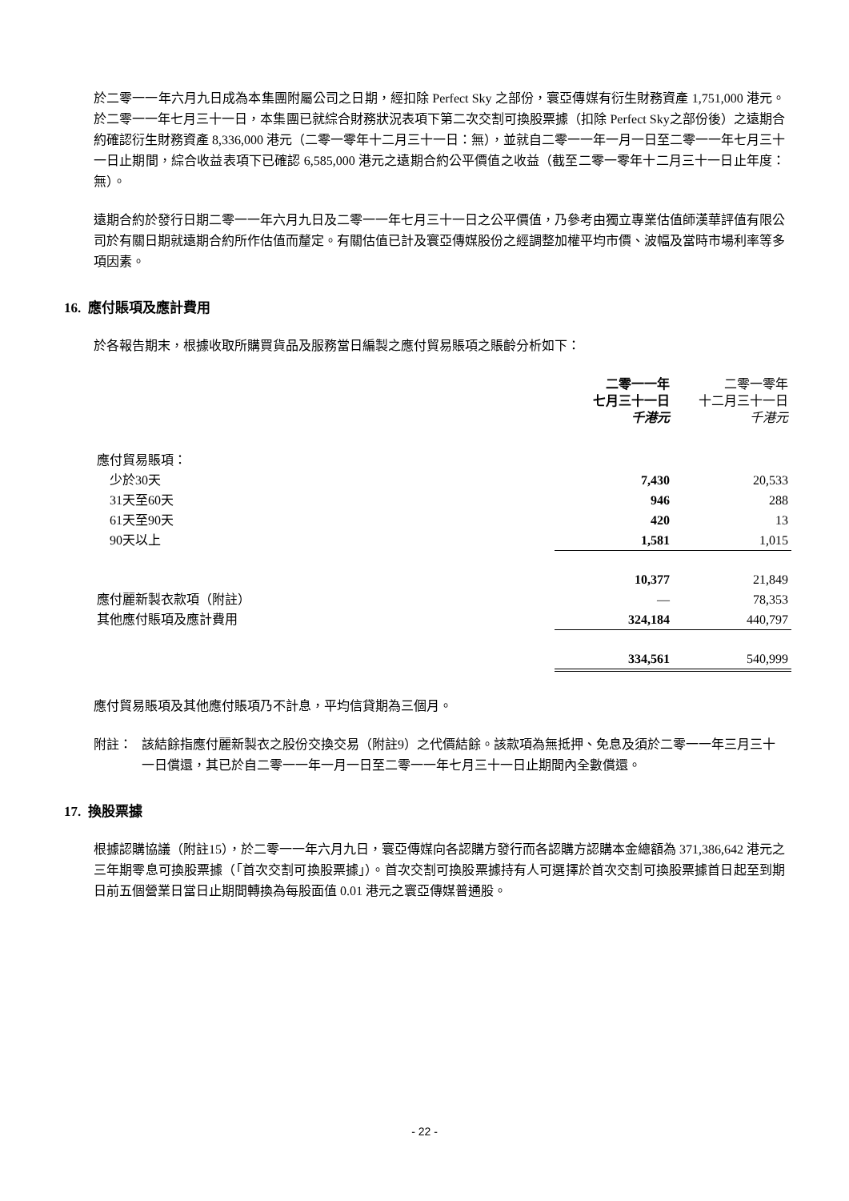於二零一一年六月九日成為本集團附屬公司之日期，經扣除 Perfect Sky 之部份，寰亞傳媒有衍生財務資產 1,751,000 港元。於二零一一年七月三十一日，本集團已就綜合財務狀況表項下第二次交割可換股票據（扣除 Perfect Sky之部份後）之遠期合約確認衍生財務資產 8,336,000 港元（二零一零年十二月三十一日：無），並就自二零一一年一月一日至二零一一年七月三十一日止期間，綜合收益表項下已確認 6,585,000 港元之遠期合約公平價值之收益（截至二零一零年十二月三十一日止年度：無）。
遠期合約於發行日期二零一一年六月九日及二零一一年七月三十一日之公平價值，乃參考由獨立專業估值師漢華評值有限公司於有關日期就遠期合約所作估值而釐定。有關估值已計及寰亞傳媒股份之經調整加權平均市價、波幅及當時市場利率等多項因素。
16. 應付賬項及應計費用
於各報告期末，根據收取所購買貨品及服務當日編製之應付貿易賬項之賬齡分析如下：
| | 二零一一年 七月三十一日 千港元 | 二零一零年 十二月三十一日 千港元 |
| --- | --- | --- |
| 應付貿易賬項： | | |
| 少於30天 | 7,430 | 20,533 |
| 31天至60天 | 946 | 288 |
| 61天至90天 | 420 | 13 |
| 90天以上 | 1,581 | 1,015 |
| | 10,377 | 21,849 |
| 應付麗新製衣款項（附註） | — | 78,353 |
| 其他應付賬項及應計費用 | 324,184 | 440,797 |
| | 334,561 | 540,999 |
應付貿易賬項及其他應付賬項乃不計息，平均信貸期為三個月。
附註： 該結餘指應付麗新製衣之股份交換交易（附註9）之代價結餘。該款項為無抵押、免息及須於二零一一年三月三十一日償還，其已於自二零一一年一月一日至二零一一年七月三十一日止期間內全數償還。
17. 換股票據
根據認購協議（附註15），於二零一一年六月九日，寰亞傳媒向各認購方發行而各認購方認購本金總額為 371,386,642 港元之三年期零息可換股票據（「首次交割可換股票據」）。首次交割可換股票據持有人可選擇於首次交割可換股票據首日起至到期日前五個營業日當日止期間轉換為每股面值 0.01 港元之寰亞傳媒普通股。
- 22 -